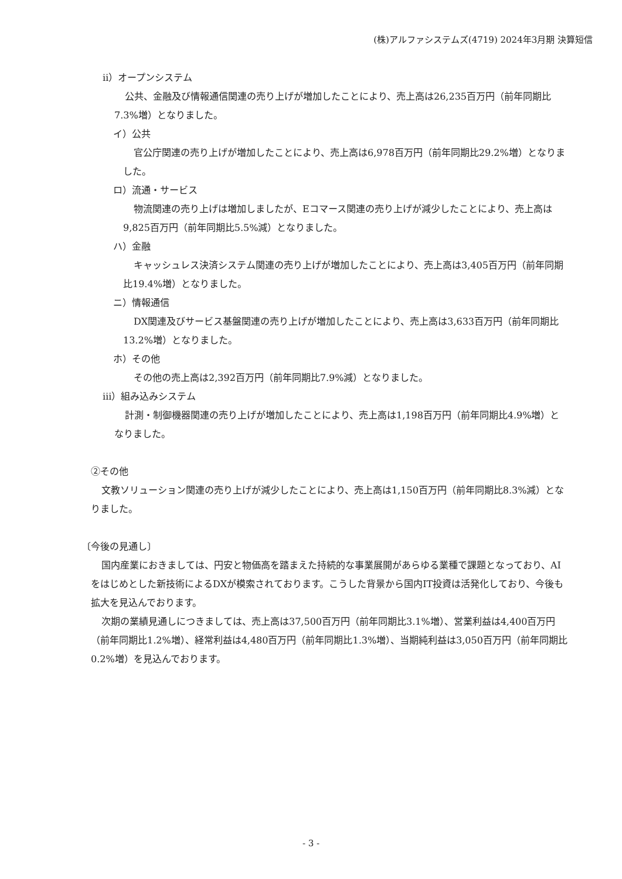(株)アルファシステムズ(4719) 2024年3月期 決算短信
ⅱ）オープンシステム
公共、金融及び情報通信関連の売り上げが増加したことにより、売上高は26,235百万円（前年同期比7.3%増）となりました。
イ）公共
官公庁関連の売り上げが増加したことにより、売上高は6,978百万円（前年同期比29.2%増）となりました。
ロ）流通・サービス
物流関連の売り上げは増加しましたが、Eコマース関連の売り上げが減少したことにより、売上高は9,825百万円（前年同期比5.5%減）となりました。
ハ）金融
キャッシュレス決済システム関連の売り上げが増加したことにより、売上高は3,405百万円（前年同期比19.4%増）となりました。
ニ）情報通信
DX関連及びサービス基盤関連の売り上げが増加したことにより、売上高は3,633百万円（前年同期比13.2%増）となりました。
ホ）その他
その他の売上高は2,392百万円（前年同期比7.9%減）となりました。
ⅲ）組み込みシステム
計測・制御機器関連の売り上げが増加したことにより、売上高は1,198百万円（前年同期比4.9%増）となりました。
②その他
文教ソリューション関連の売り上げが減少したことにより、売上高は1,150百万円（前年同期比8.3%減）となりました。
〔今後の見通し〕
国内産業におきましては、円安と物価高を踏まえた持続的な事業展開があらゆる業種で課題となっており、AIをはじめとした新技術によるDXが模索されております。こうした背景から国内IT投資は活発化しており、今後も拡大を見込んでおります。
次期の業績見通しにつきましては、売上高は37,500百万円（前年同期比3.1%増）、営業利益は4,400百万円（前年同期比1.2%増）、経常利益は4,480百万円（前年同期比1.3%増）、当期純利益は3,050百万円（前年同期比0.2%増）を見込んでおります。
- 3 -